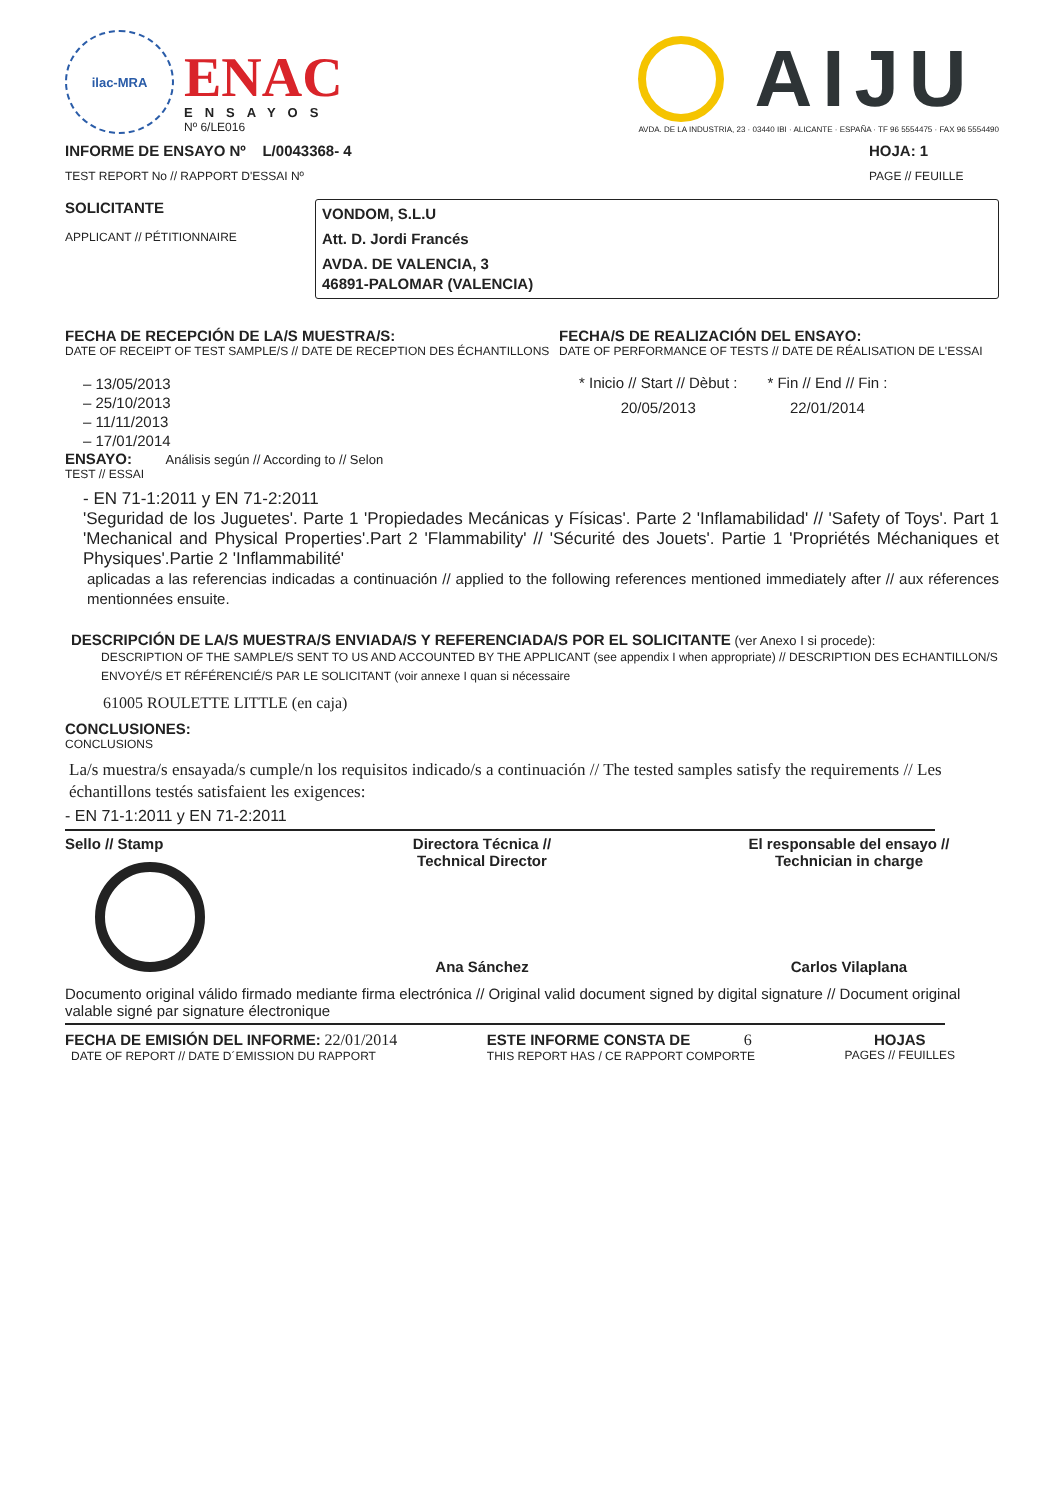ilac-MRA
ENAC
ENSAYOS
Nº 6/LE016
AIJU
AVDA. DE LA INDUSTRIA, 23 · 03440 IBI · ALICANTE · ESPAÑA · TF 96 5554475 · FAX 96 5554490
INFORME DE ENSAYO Nº L/0043368- 4
TEST REPORT No // RAPPORT D'ESSAI Nº
HOJA: 1
PAGE // FEUILLE
SOLICITANTE
APPLICANT // PÉTITIONNAIRE
VONDOM, S.L.U
Att. D. Jordi Francés
AVDA. DE VALENCIA, 3
46891-PALOMAR (VALENCIA)
FECHA DE RECEPCIÓN DE LA/S MUESTRA/S:
DATE OF RECEIPT OF TEST SAMPLE/S // DATE DE RECEPTION DES ÉCHANTILLONS
– 13/05/2013
– 25/10/2013
– 11/11/2013
– 17/01/2014
FECHA/S DE REALIZACIÓN DEL ENSAYO:
DATE OF PERFORMANCE OF TESTS // DATE DE RÉALISATION DE L'ESSAI
* Inicio // Start // Dèbut :
20/05/2013
* Fin // End // Fin :
22/01/2014
ENSAYO: Análisis según // According to // Selon
TEST // ESSAI
- EN 71-1:2011 y EN 71-2:2011
'Seguridad de los Juguetes'. Parte 1 'Propiedades Mecánicas y Físicas'. Parte 2 'Inflamabilidad' // 'Safety of Toys'. Part 1 'Mechanical and Physical Properties'.Part 2 'Flammability' // 'Sécurité des Jouets'. Partie 1 'Propriétés Méchaniques et Physiques'.Partie 2 'Inflammabilité'
aplicadas a las referencias indicadas a continuación // applied to the following references mentioned immediately after // aux réferences mentionnées ensuite.
DESCRIPCIÓN DE LA/S MUESTRA/S ENVIADA/S Y REFERENCIADA/S POR EL SOLICITANTE (ver Anexo I si procede):
DESCRIPTION OF THE SAMPLE/S SENT TO US AND ACCOUNTED BY THE APPLICANT (see appendix I when appropriate) // DESCRIPTION DES ECHANTILLON/S ENVOYÉ/S ET RÉFÉRENCIÉ/S PAR LE SOLICITANT (voir annexe I quan si nécessaire
61005 ROULETTE LITTLE (en caja)
CONCLUSIONES:
CONCLUSIONS
La/s muestra/s ensayada/s cumple/n los requisitos indicado/s a continuación // The tested samples satisfy the requirements // Les échantillons testés satisfaient les exigences:
- EN 71-1:2011 y EN 71-2:2011
Sello // Stamp Directora Técnica //
Technical Director
Ana Sánchez
El responsable del ensayo //
Technician in charge
Carlos Vilaplana
Documento original válido firmado mediante firma electrónica // Original valid document signed by digital signature // Document original valable signé par signature électronique
FECHA DE EMISIÓN DEL INFORME: 22/01/2014
DATE OF REPORT // DATE D´EMISSION DU RAPPORT
ESTE INFORME CONSTA DE 6
THIS REPORT HAS / CE RAPPORT COMPORTE
HOJAS
PAGES // FEUILLES